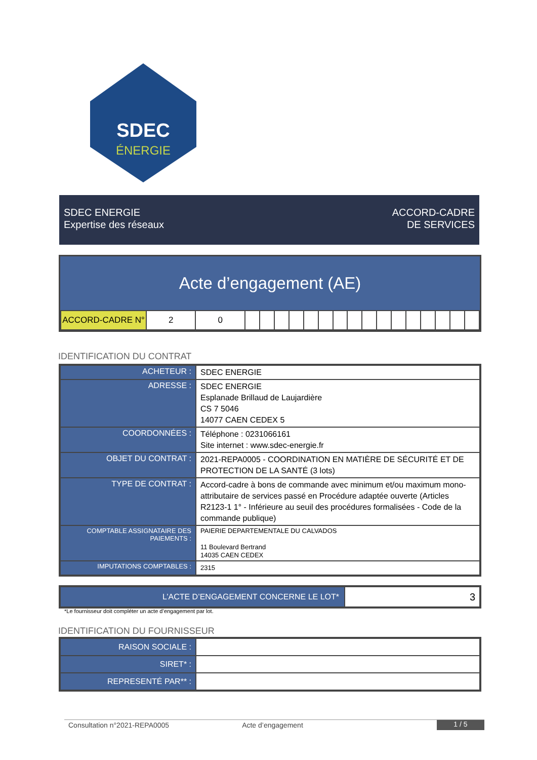SDEC
ÉNERGIE
SDEC ENERGIE
Expertise des réseaux
ACCORD-CADRE
DE SERVICES
Acte d’engagement (AE)
| ACCORD-CADRE N° | 2 | 0 | | | | | | | | | | | | | | | | |
IDENTIFICATION DU CONTRAT
| ACHETEUR : | SDEC ENERGIE |
| ADRESSE : | SDEC ENERGIE Esplanade Brillaud de Laujardière CS 7 5046 14077 CAEN CEDEX 5 |
| COORDONNÉES : | Téléphone : 0231066161 Site internet : www.sdec-energie.fr |
| OBJET DU CONTRAT : | 2021-REPA0005 - COORDINATION EN MATIÈRE DE SÉCURITÉ ET DE PROTECTION DE LA SANTÉ (3 lots) |
| TYPE DE CONTRAT : | Accord-cadre à bons de commande avec minimum et/ou maximum mono-attributaire de services passé en Procédure adaptée ouverte (Articles R2123-1 1° - Inférieure au seuil des procédures formalisées - Code de la commande publique) |
| COMPTABLE ASSIGNATAIRE DES PAIEMENTS : | PAIERIE DEPARTEMENTALE DU CALVADOS 11 Boulevard Bertrand 14035 CAEN CEDEX |
| IMPUTATIONS COMPTABLES : | 2315 |
| L’ACTE D’ENGAGEMENT CONCERNE LE LOT* | 3 |
*Le fournisseur doit compléter un acte d’engagement par lot.
IDENTIFICATION DU FOURNISSEUR
| RAISON SOCIALE : | |
| SIRET* : | |
| REPRESENTÉ PAR** : | |
Consultation n°2021-REPA0005 Acte d’engagement 1 / 5